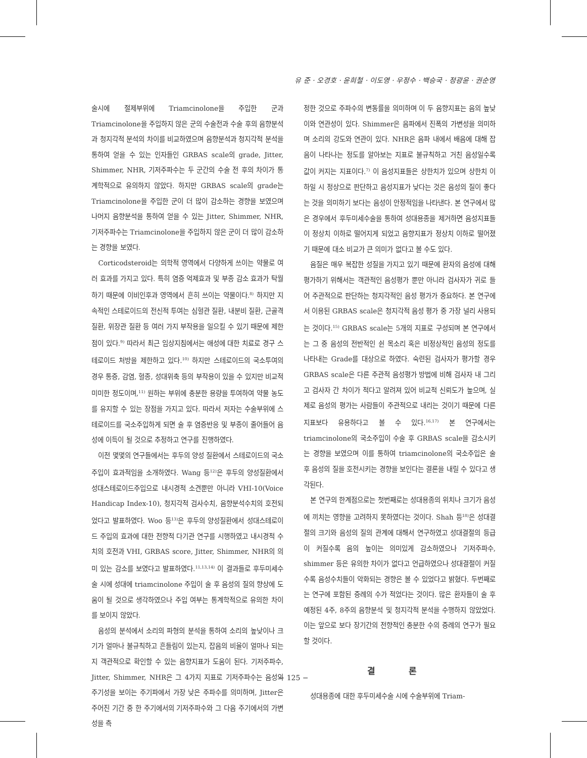유 준 · 오경호 · 윤희철 · 이도영 · 우정수 · 백승국 · 정광윤 · 권순영
술시에 절제부위에 Triamcinolone을 주입한 군과 Triamcinolone을 주입하지 않은 군의 수술전과 수술 후의 음향분석과 청지각적 분석의 차이를 비교하였으며 음향분석과 청지각적 분석을 통하여 얻을 수 있는 인자들인 GRBAS scale의 grade, Jitter, Shimmer, NHR, 기저주파수는 두 군간의 수술 전 후의 차이가 통계학적으로 유의하지 않았다. 하지만 GRBAS scale의 grade는 Triamcinolone을 주입한 군이 더 많이 감소하는 경향을 보였으며 나머지 음향분석을 통하여 얻을 수 있는 Jitter, Shimmer, NHR, 기저주파수는 Triamcinolone을 주입하지 않은 군이 더 많이 감소하는 경향을 보였다.
Corticodsteroid는 의학적 영역에서 다양하게 쓰이는 약물로 여러 효과를 가지고 있다. 특히 염증 억제효과 및 부종 감소 효과가 탁월하기 때문에 이비인후과 영역에서 흔히 쓰이는 약물이다.<sup>8)</sup> 하지만 지속적인 스테로이드의 전신적 투여는 심혈관 질환, 내분비 질환, 근골격 질환, 위장관 질환 등 여러 가지 부작용을 일으킬 수 있기 때문에 제한점이 있다.<sup>9)</sup> 따라서 최근 임상지침에서는 애성에 대한 치료로 경구 스테로이드 처방을 제한하고 있다.<sup>10)</sup> 하지만 스테로이드의 국소투여의 경우 통증, 감염, 혈종, 성대위축 등의 부작용이 있을 수 있지만 비교적 미미한 정도이며,<sup>11)</sup> 원하는 부위에 충분한 용량을 투여하여 약물 농도를 유지할 수 있는 장점을 가지고 있다. 따라서 저자는 수술부위에 스테로이드를 국소주입하게 되면 술 후 염증반응 및 부종이 줄어들어 음성에 이득이 될 것으로 추정하고 연구를 진행하였다.
이전 몇몇의 연구들에서는 후두의 양성 질환에서 스테로이드의 국소주입이 효과적임을 소개하였다. Wang 등<sup>12)</sup>은 후두의 양성질환에서 성대스테로이드주입으로 내시경적 소견뿐만 아니라 VHI-10(Voice Handicap Index-10), 청지각적 검사수치, 음향분석수치의 호전되었다고 발표하였다. Woo 등<sup>13)</sup>은 후두의 양성질환에서 성대스테로이드 주입의 효과에 대한 전향적 다기관 연구를 시행하였고 내시경적 수치의 호전과 VHI, GRBAS score, Jitter, Shimmer, NHR의 의미 있는 감소를 보였다고 발표하였다.<sup>11,13,14)</sup> 이 결과들로 후두미세수술 시에 성대에 triamcinolone 주입이 술 후 음성의 질의 향상에 도움이 될 것으로 생각하였으나 주입 여부는 통계학적으로 유의한 차이를 보이지 않았다.
음성의 분석에서 소리의 파형의 분석을 통하여 소리의 높낮이나 크기가 얼마나 불규칙하고 흔들림이 있는지, 잡음의 비율이 얼마나 되는지 객관적으로 확인할 수 있는 음향지표가 도움이 된다. 기저주파수, Jitter, Shimmer, NHR은 그 4가지 지표로 기저주파수는 음성의 주기성을 보이는 주기파에서 가장 낮은 주파수를 의미하며, Jitter은 주어진 기간 중 한 주기에서의 기저주파수와 그 다음 주기에서의 가변성을 측
정한 것으로 주파수의 변동률을 의미하며 이 두 음향지표는 음의 높낮이와 연관성이 있다. Shimmer은 음파에서 진폭의 가변성을 의미하며 소리의 강도와 연관이 있다. NHR은 음파 내에서 배음에 대해 잡음이 나타나는 정도를 알아보는 지표로 불규칙하고 거친 음성일수록 값이 커지는 지표이다.<sup>7)</sup> 이 음성지표들은 상한치가 있으며 상한치 이하일 시 정상으로 판단하고 음성지표가 낮다는 것은 음성의 질이 좋다는 것을 의미하기 보다는 음성이 안정적임을 나타낸다. 본 연구에서 많은 경우에서 후두미세수술을 통하여 성대용종을 제거하면 음성지표들이 정상치 이하로 떨어지게 되었고 음향지표가 정상치 이하로 떨어졌기 때문에 대소 비교가 큰 의미가 없다고 볼 수도 있다.
음질은 매우 복잡한 성질을 가지고 있기 때문에 환자의 음성에 대해 평가하기 위해서는 객관적인 음성평가 뿐만 아니라 검사자가 귀로 들어 주관적으로 판단하는 청지각적인 음성 평가가 중요하다. 본 연구에서 이용된 GRBAS scale은 청지각적 음성 평가 중 가장 널리 사용되는 것이다.<sup>15)</sup> GRBAS scale는 5개의 지표로 구성되며 본 연구에서는 그 중 음성의 전반적인 쉰 목소리 혹은 비정상적인 음성의 정도를 나타내는 Grade를 대상으로 하였다. 숙련된 검사자가 평가할 경우 GRBAS scale은 다른 주관적 음성평가 방법에 비해 검사자 내 그리고 검사자 간 차이가 적다고 알려져 있어 비교적 신뢰도가 높으며, 실제로 음성의 평가는 사람들이 주관적으로 내리는 것이기 때문에 다른 지표보다 유용하다고 볼 수 있다.<sup>16,17)</sup> 본 연구에서는 triamcinolone의 국소주입이 수술 후 GRBAS scale을 감소시키는 경향을 보였으며 이를 통하여 triamcinolone의 국소주입은 술 후 음성의 질을 호전시키는 경향을 보인다는 결론을 내릴 수 있다고 생각된다.
본 연구의 한계점으로는 첫번째로는 성대용종의 위치나 크기가 음성에 끼치는 영향을 고려하지 못하였다는 것이다. Shah 등<sup>18)</sup>은 성대결절의 크기와 음성의 질의 관계에 대해서 연구하였고 성대결절의 등급이 커질수록 음의 높이는 의미있게 감소하였으나 기저주파수, shimmer 등은 유의한 차이가 없다고 언급하였으나 성대결절이 커질수록 음성수치들이 악화되는 경향은 볼 수 있었다고 밝혔다. 두번째로는 연구에 포함된 증례의 수가 적었다는 것이다. 많은 환자들이 술 후 예정된 4주, 8주의 음향분석 및 청지각적 분석을 수행하지 않았었다. 이는 앞으로 보다 장기간의 전향적인 충분한 수의 증례의 연구가 필요할 것이다.
결 론
성대용종에 대한 후두미세수술 시에 수술부위에 Triam-
− 125 −